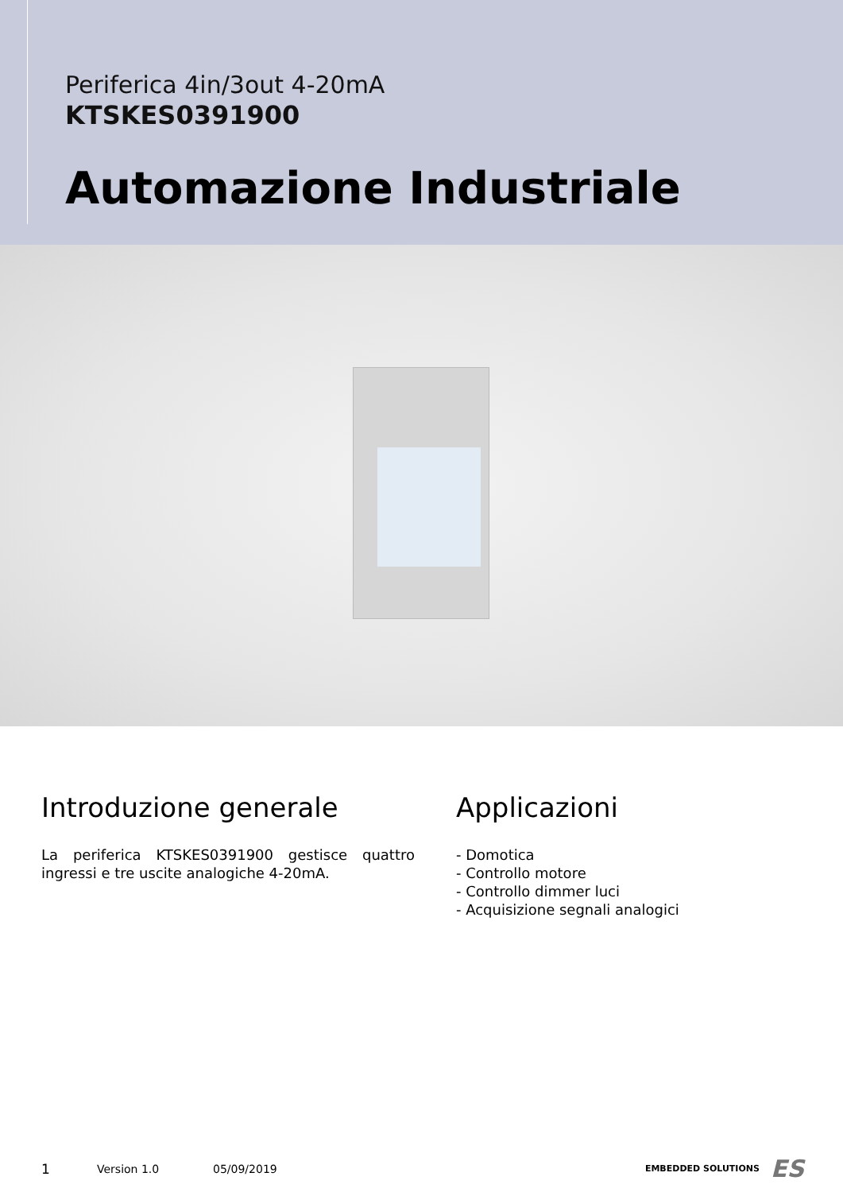Periferica 4in/3out 4-20mA
KTSKES0391900
Automazione Industriale
Introduzione generale
La periferica KTSKES0391900 gestisce quattro ingressi e tre uscite analogiche 4-20mA.
Applicazioni
- Domotica
- Controllo motore
- Controllo dimmer luci
- Acquisizione segnali analogici
1 Version 1.0 05/09/2019 EMBEDDED SOLUTIONS ES